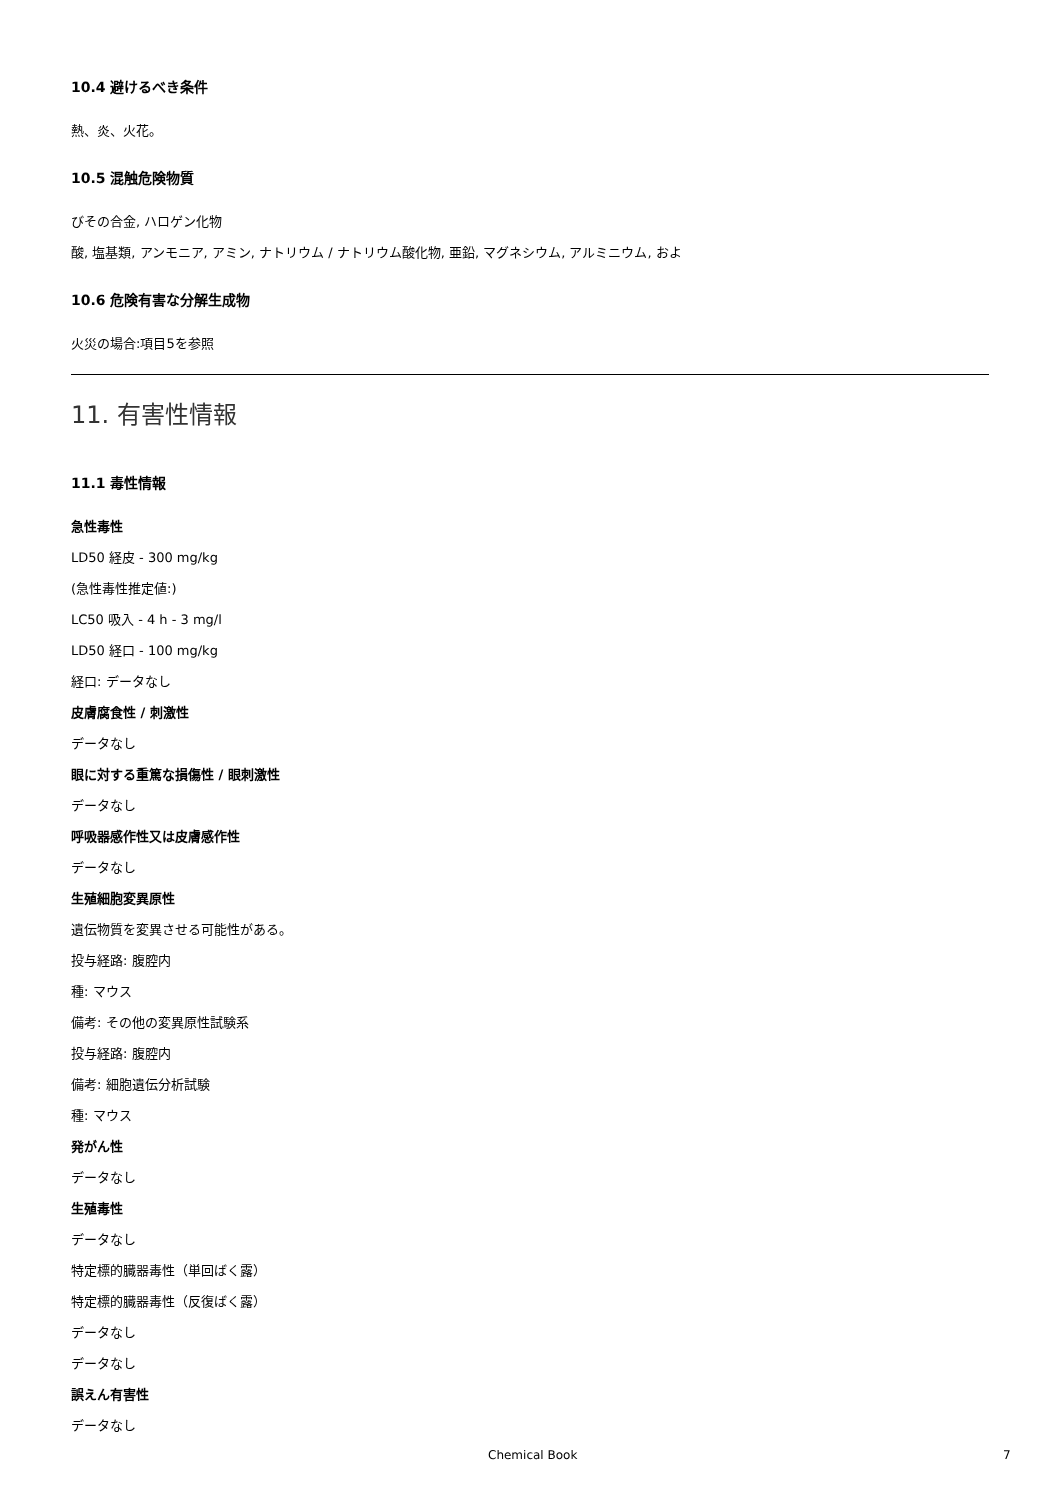10.4 避けるべき条件
熱、炎、火花。
10.5 混触危険物質
びその合金, ハロゲン化物
酸, 塩基類, アンモニア, アミン, ナトリウム / ナトリウム酸化物, 亜鉛, マグネシウム, アルミニウム, およ
10.6 危険有害な分解生成物
火災の場合:項目5を参照
11. 有害性情報
11.1 毒性情報
急性毒性
LD50 経皮 - 300 mg/kg
(急性毒性推定値:)
LC50 吸入 - 4 h - 3 mg/l
LD50 経口 - 100 mg/kg
経口: データなし
皮膚腐食性 / 刺激性
データなし
眼に対する重篤な損傷性 / 眼刺激性
データなし
呼吸器感作性又は皮膚感作性
データなし
生殖細胞変異原性
遺伝物質を変異させる可能性がある。
投与経路: 腹腔内
種: マウス
備考: その他の変異原性試験系
投与経路: 腹腔内
備考: 細胞遺伝分析試験
種: マウス
発がん性
データなし
生殖毒性
データなし
特定標的臓器毒性（単回ばく露）
特定標的臓器毒性（反復ばく露）
データなし
データなし
誤えん有害性
データなし
Chemical Book 7